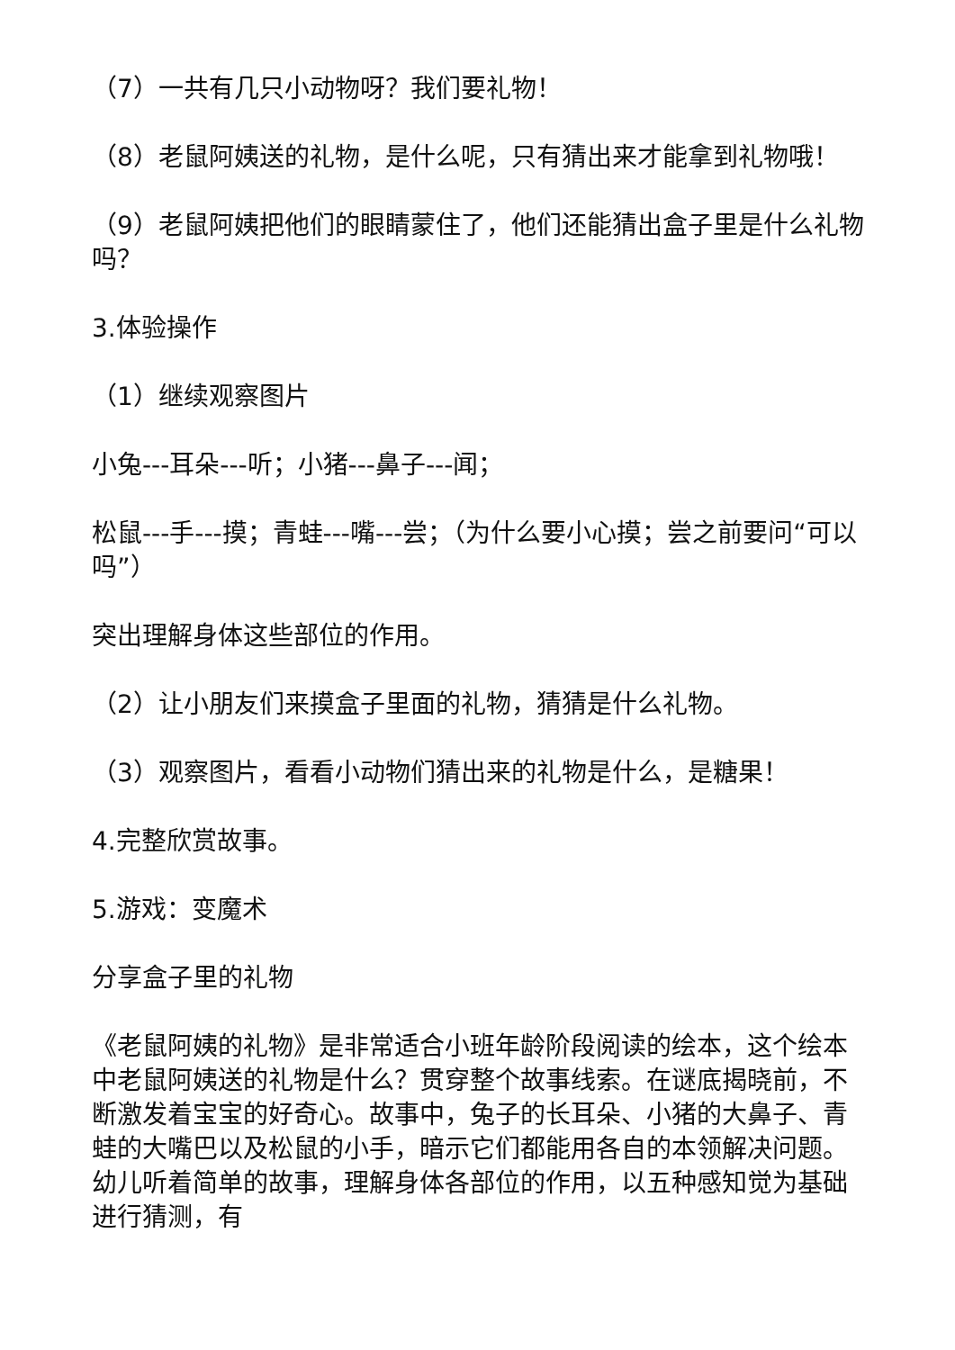（7）一共有几只小动物呀？我们要礼物！
（8）老鼠阿姨送的礼物，是什么呢，只有猜出来才能拿到礼物哦！
（9）老鼠阿姨把他们的眼睛蒙住了，他们还能猜出盒子里是什么礼物吗？
3.体验操作
（1）继续观察图片
小兔---耳朵---听；小猪---鼻子---闻；
松鼠---手---摸；青蛙---嘴---尝；（为什么要小心摸；尝之前要问“可以吗”）
突出理解身体这些部位的作用。
（2）让小朋友们来摸盒子里面的礼物，猜猜是什么礼物。
（3）观察图片，看看小动物们猜出来的礼物是什么，是糖果！
4.完整欣赏故事。
5.游戏：变魔术
分享盒子里的礼物
《老鼠阿姨的礼物》是非常适合小班年龄阶段阅读的绘本，这个绘本中老鼠阿姨送的礼物是什么？贯穿整个故事线索。在谜底揭晓前，不断激发着宝宝的好奇心。故事中，兔子的长耳朵、小猪的大鼻子、青蛙的大嘴巴以及松鼠的小手，暗示它们都能用各自的本领解决问题。幼儿听着简单的故事，理解身体各部位的作用，以五种感知觉为基础进行猜测，有